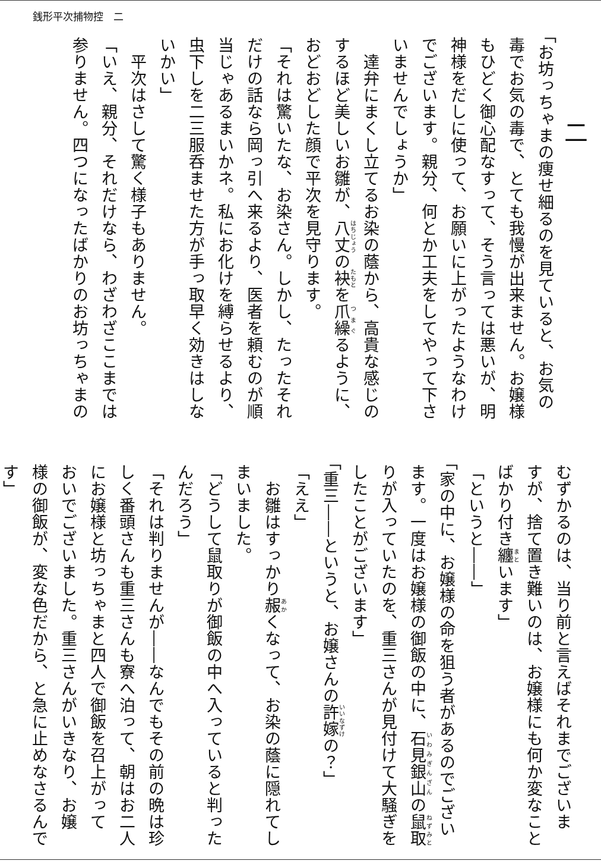銭形平次捕物控　二
二
「お坊っちゃまの痩せ細るのを見ていると、お気の
毒でお気の毒で、とても我慢が出来ません。お嬢様
もひどく御心配なすって、そう言っては悪いが、明
神様をだしに使って、お願いに上がったようなわけ
でございます。親分、何とか工夫をしてやって下さ
いませんでしょうか」
　達弁にまくし立てるお染の蔭から、高貴な感じの
するほど美しいお雛が、八丈の袂を爪繰るように、
おどおどした顔で平次を見守ります。
「それは驚いたな、お染さん。しかし、たったそれ
だけの話なら岡っ引へ来るより、医者を頼むのが順
当じゃあるまいかネ。私にお化けを縛らせるより、
虫下しを二三服呑ませた方が手っ取早く効きはしな
いかい」
　平次はさして驚く様子もありません。
「いえ、親分、それだけなら、わざわざここまでは
参りません。四つになったばかりのお坊っちゃまの
むずかるのは、当り前と言えばそれまでございま
すが、捨て置き難いのは、お嬢様にも何か変なこと
ばかり付き纏います」
「というと――」
「家の中に、お嬢様の命を狙う者があるのでござい
ます。一度はお嬢様の御飯の中に、石見銀山の鼠取
りが入っていたのを、重三さんが見付けて大騒ぎを
したことがございます」
「重三――というと、お嬢さんの許嫁の？」
「ええ」
　お雛はすっかり赧くなって、お染の蔭に隠れてし
まいました。
「どうして鼠取りが御飯の中へ入っていると判った
んだろう」
「それは判りませんが――なんでもその前の晩は珍
しく番頭さんも重三さんも寮へ泊って、朝はお二人
にお嬢様と坊っちゃまと四人で御飯を召上がって
おいでございました。重三さんがいきなり、お嬢
様の御飯が、変な色だから、と急に止めなさるんで
す」